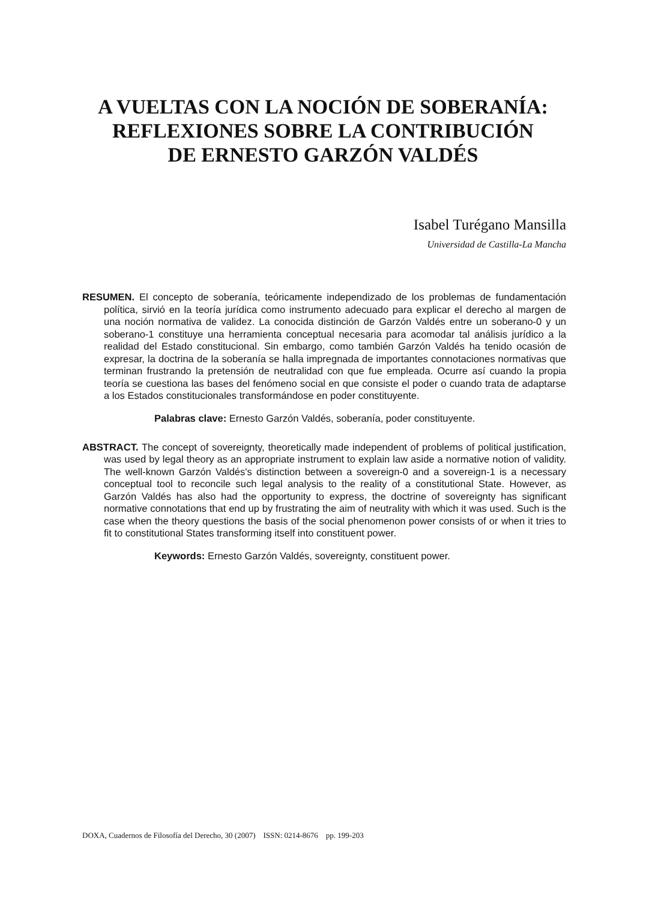A VUELTAS CON LA NOCIÓN DE SOBERANÍA:
REFLEXIONES SOBRE LA CONTRIBUCIÓN
DE ERNESTO GARZÓN VALDÉS
Isabel Turégano Mansilla
Universidad de Castilla-La Mancha
RESUMEN. El concepto de soberanía, teóricamente independizado de los problemas de fundamentación política, sirvió en la teoría jurídica como instrumento adecuado para explicar el derecho al margen de una noción normativa de validez. La conocida distinción de Garzón Valdés entre un soberano-0 y un soberano-1 constituye una herramienta conceptual necesaria para acomodar tal análisis jurídico a la realidad del Estado constitucional. Sin embargo, como también Garzón Valdés ha tenido ocasión de expresar, la doctrina de la soberanía se halla impregnada de importantes connotaciones normativas que terminan frustrando la pretensión de neutralidad con que fue empleada. Ocurre así cuando la propia teoría se cuestiona las bases del fenómeno social en que consiste el poder o cuando trata de adaptarse a los Estados constitucionales transformándose en poder constituyente.
Palabras clave: Ernesto Garzón Valdés, soberanía, poder constituyente.
ABSTRACT. The concept of sovereignty, theoretically made independent of problems of political justification, was used by legal theory as an appropriate instrument to explain law aside a normative notion of validity. The well-known Garzón Valdés's distinction between a sovereign-0 and a sovereign-1 is a necessary conceptual tool to reconcile such legal analysis to the reality of a constitutional State. However, as Garzón Valdés has also had the opportunity to express, the doctrine of sovereignty has significant normative connotations that end up by frustrating the aim of neutrality with which it was used. Such is the case when the theory questions the basis of the social phenomenon power consists of or when it tries to fit to constitutional States transforming itself into constituent power.
Keywords: Ernesto Garzón Valdés, sovereignty, constituent power.
DOXA, Cuadernos de Filosofía del Derecho, 30 (2007) ISSN: 0214-8676 pp. 199-203